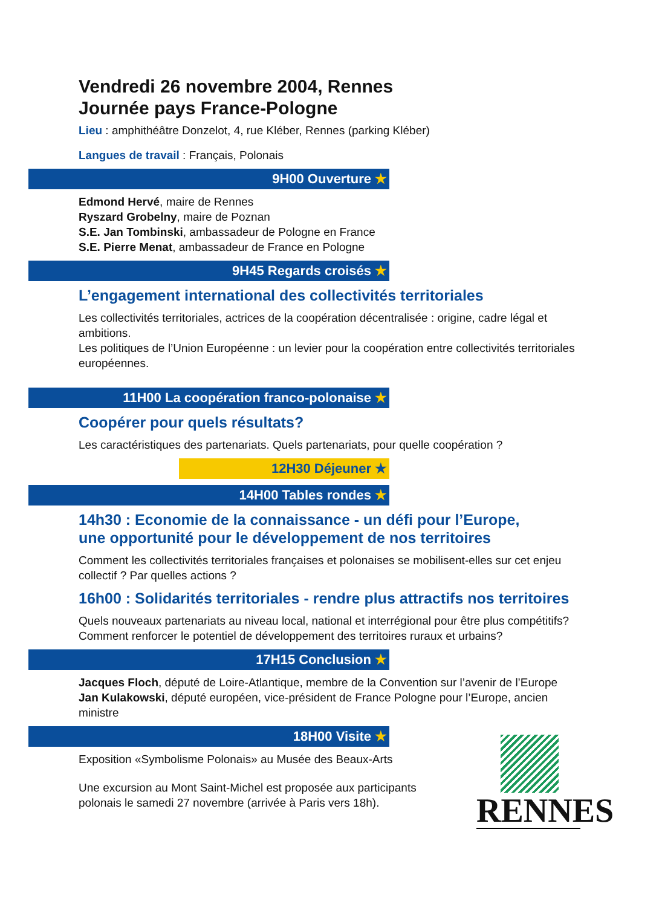Vendredi 26 novembre 2004, Rennes
Journée pays France-Pologne
Lieu : amphithéâtre Donzelot, 4, rue Kléber, Rennes (parking Kléber)
Langues de travail : Français, Polonais
9H00 Ouverture ★
Edmond Hervé, maire de Rennes
Ryszard Grobelny, maire de Poznan
S.E. Jan Tombinski, ambassadeur de Pologne en France
S.E. Pierre Menat, ambassadeur de France en Pologne
9H45 Regards croisés ★
L’engagement international des collectivités territoriales
Les collectivités territoriales, actrices de la coopération décentralisée : origine, cadre légal et ambitions.
Les politiques de l’Union Européenne : un levier pour la coopération entre collectivités territoriales européennes.
11H00 La coopération franco-polonaise ★
Coopérer pour quels résultats?
Les caractéristiques des partenariats. Quels partenariats, pour quelle coopération ?
12H30 Déjeuner ★
14H00 Tables rondes ★
14h30 : Economie de la connaissance - un défi pour l’Europe,
une opportunité pour le développement de nos territoires
Comment les collectivités territoriales françaises et polonaises se mobilisent-elles sur cet enjeu collectif ? Par quelles actions ?
16h00 : Solidarités territoriales - rendre plus attractifs nos territoires
Quels nouveaux partenariats au niveau local, national et interrégional pour être plus compétitifs? Comment renforcer le potentiel de développement des territoires ruraux et urbains?
17H15 Conclusion ★
Jacques Floch, député de Loire-Atlantique, membre de la Convention sur l’avenir de l’Europe
Jan Kulakowski, député européen, vice-président de France Pologne pour l’Europe, ancien ministre
18H00 Visite ★
Exposition «Symbolisme Polonais» au Musée des Beaux-Arts
Une excursion au Mont Saint-Michel est proposée aux participants polonais le samedi 27 novembre (arrivée à Paris vers 18h).
RENNES